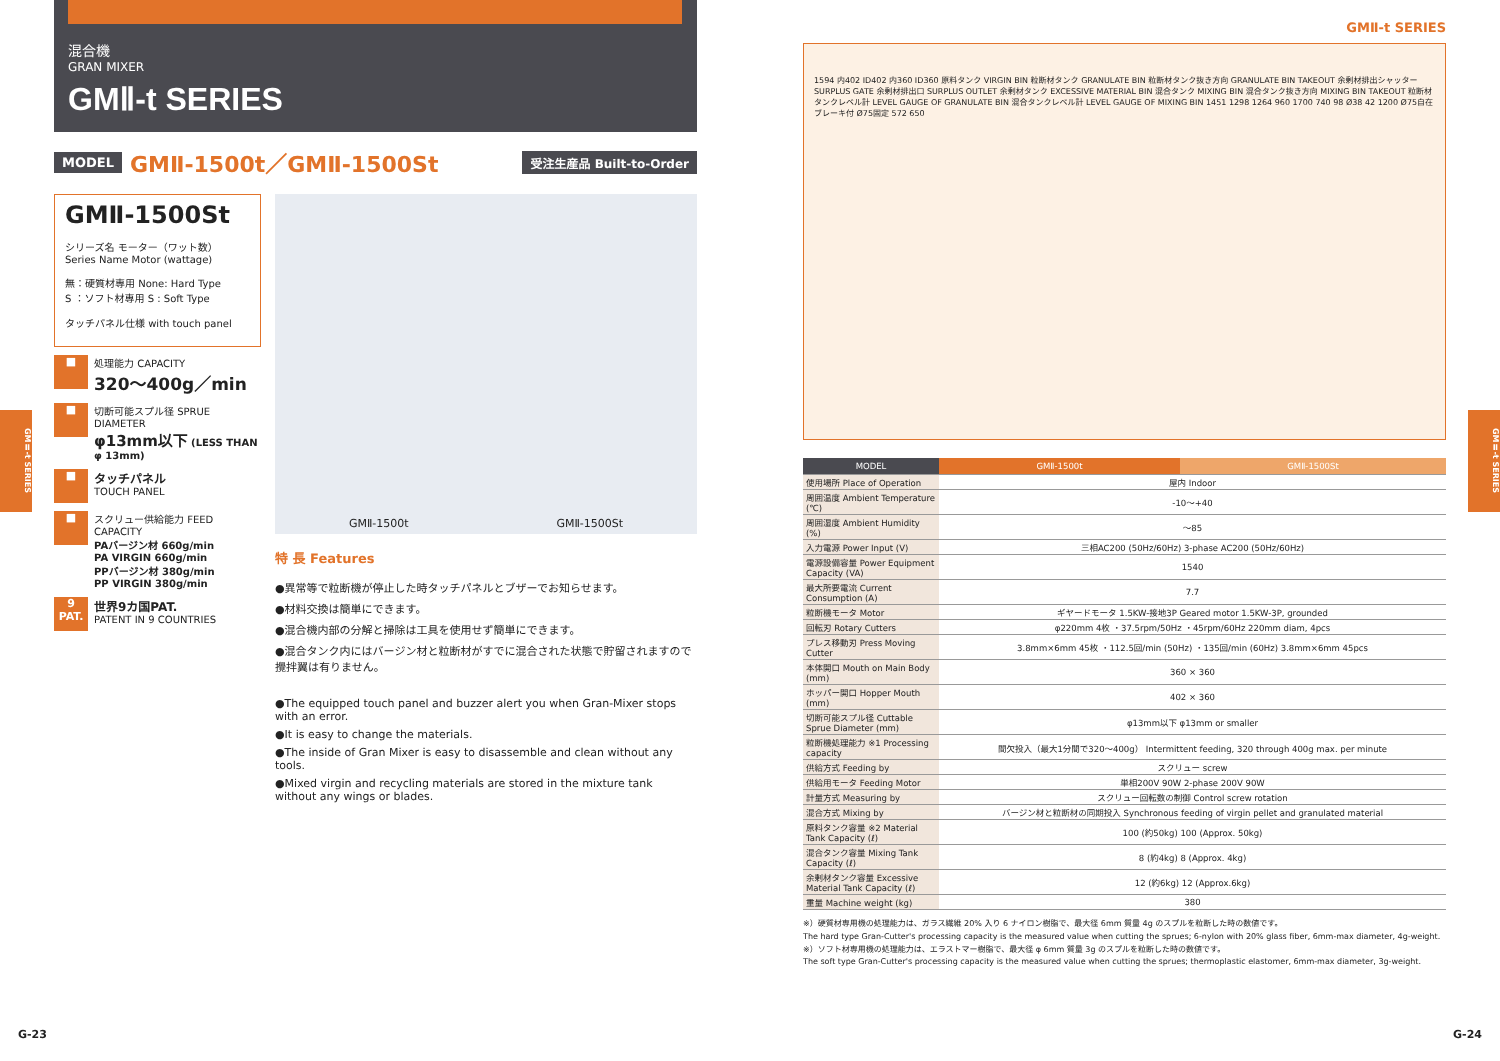GMⅡ-t SERIES
GMⅡ-t SERIES
混合機
GRAN MIXER
GMⅡ-t SERIES
MODEL GMⅡ-1500t／GMⅡ-1500St 受注生産品 Built-to-Order
GMⅡ-1500St
シリーズ名 モーター（ワット数）
Series Name Motor (wattage)
無：硬質材専用 None: Hard Type
S ：ソフト材専用 S : Soft Type
タッチパネル仕様 with touch panel
■
処理能力 CAPACITY
320〜400g／min
■
切断可能スプル径 SPRUE DIAMETER
φ13mm以下 (LESS THAN φ 13mm)
■
タッチパネル
TOUCH PANEL
■
スクリュー供給能力 FEED CAPACITY
PAバージン材 660g/min
PA VIRGIN 660g/min
PPバージン材 380g/min
PP VIRGIN 380g/min
9
PAT.
世界9カ国PAT.
PATENT IN 9 COUNTRIES
GMⅡ-1500t GMⅡ-1500St
特 長 Features
●異常等で粒断機が停止した時タッチパネルとブザーでお知らせます。
●材料交換は簡単にできます。
●混合機内部の分解と掃除は工具を使用せず簡単にできます。
●混合タンク内にはバージン材と粒断材がすでに混合された状態で貯留されますので攪拌翼は有りません。
●The equipped touch panel and buzzer alert you when Gran-Mixer stops with an error.
●It is easy to change the materials.
●The inside of Gran Mixer is easy to disassemble and clean without any tools.
●Mixed virgin and recycling materials are stored in the mixture tank without any wings or blades.
GMⅡ-t SERIES
1594 内402 ID402 内360 ID360 原料タンク VIRGIN BIN 粒断材タンク GRANULATE BIN 粒断材タンク抜き方向 GRANULATE BIN TAKEOUT 余剰材排出シャッター SURPLUS GATE 余剰材排出口 SURPLUS OUTLET 余剰材タンク EXCESSIVE MATERIAL BIN 混合タンク MIXING BIN 混合タンク抜き方向 MIXING BIN TAKEOUT 粒断材タンクレベル計 LEVEL GAUGE OF GRANULATE BIN 混合タンクレベル計 LEVEL GAUGE OF MIXING BIN 1451 1298 1264 960 1700 740 98 Ø38 42 1200 Ø75自在ブレーキ付 Ø75固定 572 650
| MODEL | GMⅡ-1500t | GMⅡ-1500St |
| --- | --- | --- |
| 使用場所 Place of Operation | 屋内 Indoor | |
| 周囲温度 Ambient Temperature (℃) | -10〜+40 | |
| 周囲湿度 Ambient Humidity (%) | 〜85 | |
| 入力電源 Power Input (V) | 三相AC200 (50Hz/60Hz) 3-phase AC200 (50Hz/60Hz) | |
| 電源設備容量 Power Equipment Capacity (VA) | 1540 | |
| 最大所要電流 Current Consumption (A) | 7.7 | |
| 粒断機モータ Motor | ギヤードモータ 1.5KW-接地3P Geared motor 1.5KW-3P, grounded | |
| 回転刃 Rotary Cutters | φ220mm 4枚 ・37.5rpm/50Hz ・45rpm/60Hz 220mm diam, 4pcs | |
| プレス移動刃 Press Moving Cutter | 3.8mm×6mm 45枚 ・112.5回/min (50Hz) ・135回/min (60Hz) 3.8mm×6mm 45pcs | |
| 本体開口 Mouth on Main Body (mm) | 360 × 360 | |
| ホッパー開口 Hopper Mouth (mm) | 402 × 360 | |
| 切断可能スプル径 Cuttable Sprue Diameter (mm) | φ13mm以下 φ13mm or smaller | |
| 粒断機処理能力 ※1 Processing capacity | 間欠投入（最大1分間で320〜400g） Intermittent feeding, 320 through 400g max. per minute | |
| 供給方式 Feeding by | スクリュー screw | |
| 供給用モータ Feeding Motor | 単相200V 90W 2-phase 200V 90W | |
| 計量方式 Measuring by | スクリュー回転数の制御 Control screw rotation | |
| 混合方式 Mixing by | バージン材と粒断材の同期投入 Synchronous feeding of virgin pellet and granulated material | |
| 原料タンク容量 ※2 Material Tank Capacity (ℓ) | 100 (約50kg) 100 (Approx. 50kg) | |
| 混合タンク容量 Mixing Tank Capacity (ℓ) | 8 (約4kg) 8 (Approx. 4kg) | |
| 余剰材タンク容量 Excessive Material Tank Capacity (ℓ) | 12 (約6kg) 12 (Approx.6kg) | |
| 重量 Machine weight (kg) | 380 | |
※）硬質材専用機の処理能力は、ガラス繊維 20% 入り 6 ナイロン樹脂で、最大径 6mm 質量 4g のスプルを粒断した時の数値です。
The hard type Gran-Cutter's processing capacity is the measured value when cutting the sprues; 6-nylon with 20% glass fiber, 6mm-max diameter, 4g-weight.
※）ソフト材専用機の処理能力は、エラストマー樹脂で、最大径 φ 6mm 質量 3g のスプルを粒断した時の数値です。
The soft type Gran-Cutter's processing capacity is the measured value when cutting the sprues; thermoplastic elastomer, 6mm-max diameter, 3g-weight.
G-23 G-24